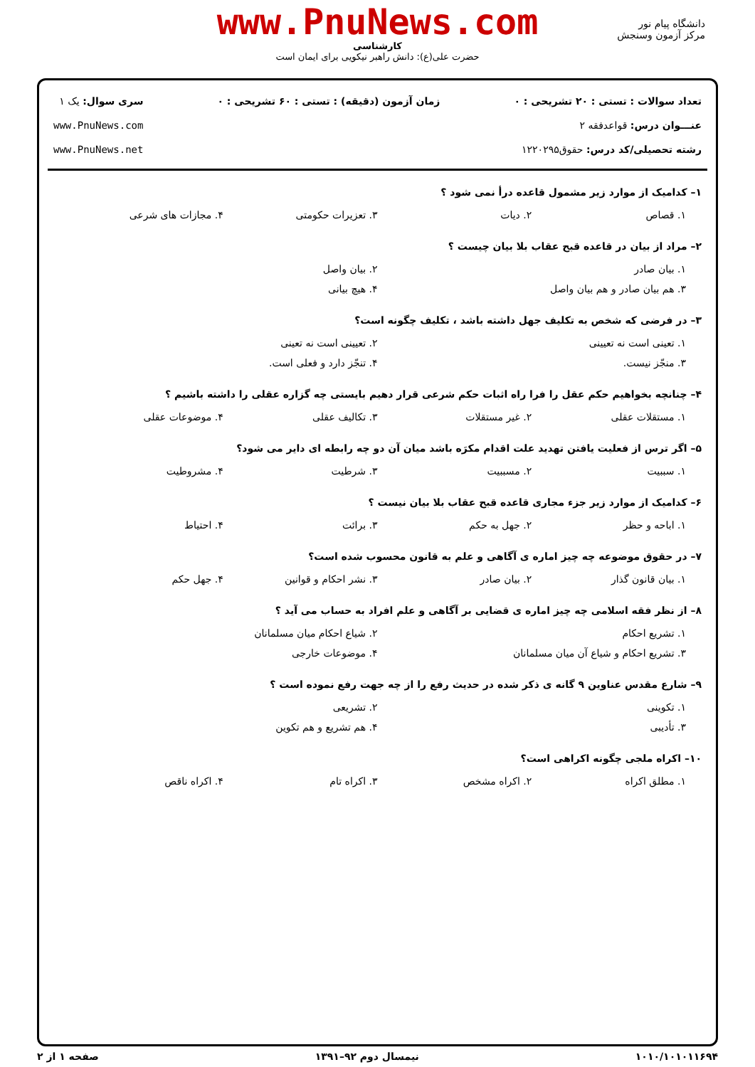دانشگاه پیام نور
مرکز آزمون وسنجش
www.PnuNews.com
کارشناسی
حضرت علی(ع): دانش راهبر نیکویی برای ایمان است
تعداد سوالات : تستی : ۲۰ تشریحی : ۰
عنـــوان درس: قواعدفقه ۲
رشته تحصیلی/کد درس: حقوق۱۲۲۰۲۹۵
زمان آزمون (دقیقه) : تستی : ۶۰ تشریحی : ۰
سری سوال: یک ۱
www.PnuNews.com
www.PnuNews.net
۱– کدامیک از موارد زیر مشمول قاعده درأ نمی شود ؟
۱. قصاص ۲. دیات ۳. تعزیرات حکومتی ۴. مجازات های شرعی
۲– مراد از بیان در قاعده قبح عقاب بلا بیان چیست ؟
۱. بیان صادر ۲. بیان واصل
۳. هم بیان صادر و هم بیان واصل ۴. هیچ بیانی
۳– در فرضی که شخص به تکلیف جهل داشته باشد ، تکلیف چگونه است؟
۱. تعینی است نه تعیینی ۲. تعیینی است نه تعینی
۳. منجّز نیست. ۴. تنجّز دارد و فعلی است.
۴– چنانچه بخواهیم حکم عقل را فرا راه اثبات حکم شرعی قرار دهیم بایستی چه گزاره عقلی را داشته باشیم ؟
۱. مستقلات عقلی ۲. غیر مستقلات ۳. تکالیف عقلی ۴. موضوعات عقلی
۵– اگر ترس از فعلیت یافتن تهدید علت اقدام مکرَه باشد میان آن دو چه رابطه ای دایر می شود؟
۱. سببیت ۲. مسببیت ۳. شرطیت ۴. مشروطیت
۶– کدامیک از موارد زیر جزء مجاری قاعده قبح عقاب بلا بیان نیست ؟
۱. اباحه و حظر ۲. جهل به حکم ۳. برائت ۴. احتیاط
۷– در حقوق موضوعه چه چیز اماره ی آگاهی و علم به قانون محسوب شده است؟
۱. بیان قانون گذار ۲. بیان صادر ۳. نشر احکام و قوانین ۴. جهل حکم
۸– از نظر فقه اسلامی چه چیز اماره ی قضایی بر آگاهی و علم افراد به حساب می آید ؟
۱. تشریع احکام ۲. شیاع احکام میان مسلمانان
۳. تشریع احکام و شیاع آن میان مسلمانان ۴. موضوعات خارجی
۹– شارع مقدس عناوین ۹ گانه ی ذکر شده در حدیث رفع را از چه جهت رفع نموده است ؟
۱. تکوینی ۲. تشریعی
۳. تأدیبی ۴. هم تشریع و هم تکوین
۱۰– اکراه ملجی چگونه اکراهی است؟
۱. مطلق اکراه ۲. اکراه مشخص ۳. اکراه تام ۴. اکراه ناقص
۱۰۱۰/۱۰۱۰۱۱۶۹۴ نیمسال دوم ۹۲–۱۳۹۱ صفحه ۱ از ۲